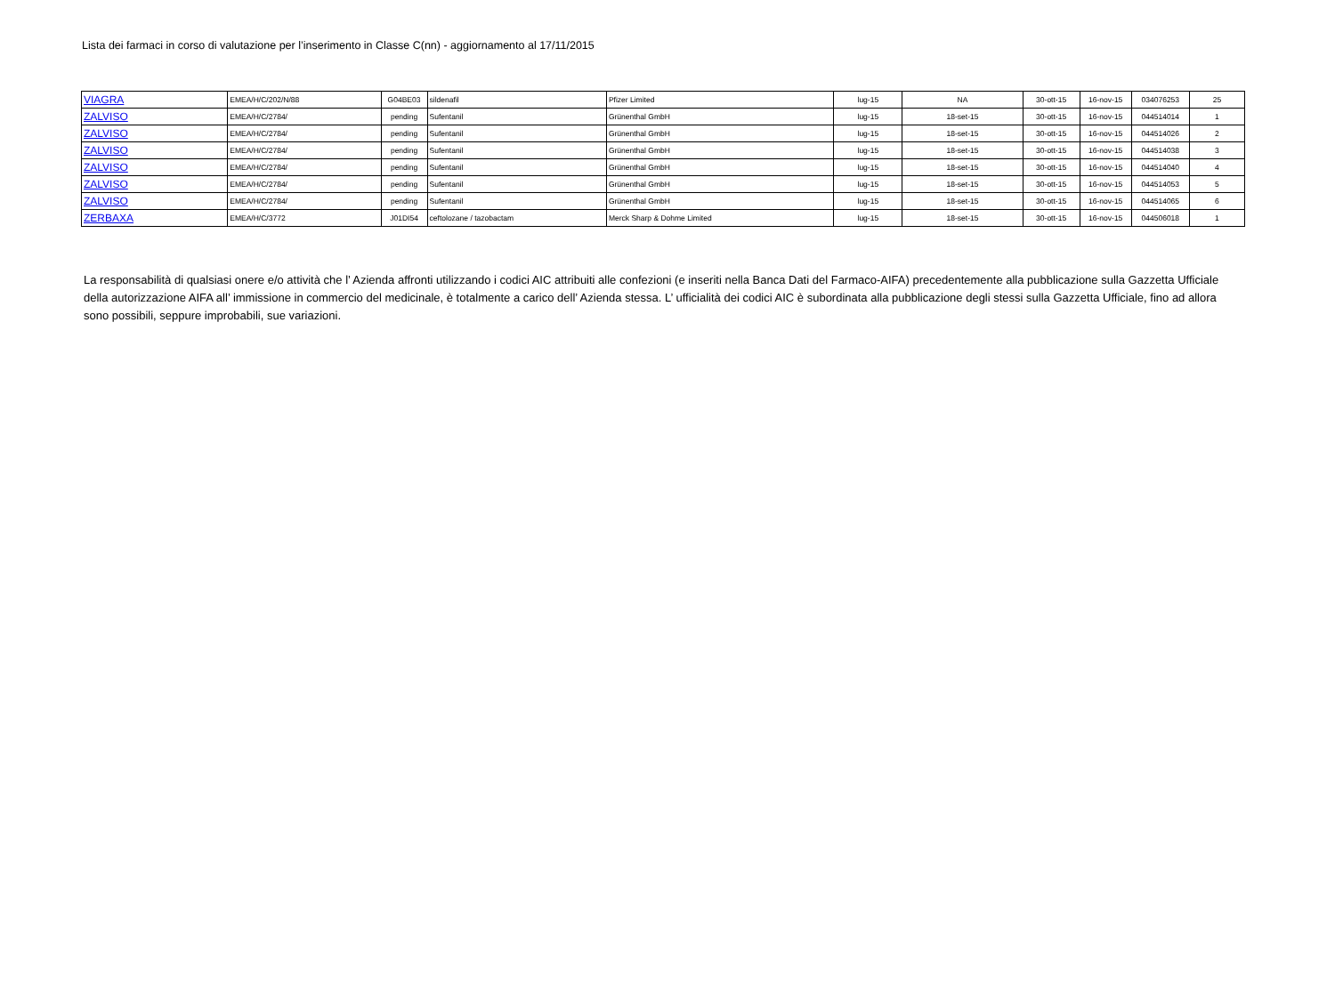Lista dei farmaci in corso di valutazione per l’inserimento in Classe C(nn) - aggiornamento al 17/11/2015
| VIAGRA | EMEA/H/C/202/N/88 | G04BE03 | sildenafil | Pfizer Limited | lug-15 | NA | 30-ott-15 | 16-nov-15 | 034076253 | 25 |
| ZALVISO | EMEA/H/C/2784/ | pending | Sufentanil | Grünenthal GmbH | lug-15 | 18-set-15 | 30-ott-15 | 16-nov-15 | 044514014 | 1 |
| ZALVISO | EMEA/H/C/2784/ | pending | Sufentanil | Grünenthal GmbH | lug-15 | 18-set-15 | 30-ott-15 | 16-nov-15 | 044514026 | 2 |
| ZALVISO | EMEA/H/C/2784/ | pending | Sufentanil | Grünenthal GmbH | lug-15 | 18-set-15 | 30-ott-15 | 16-nov-15 | 044514038 | 3 |
| ZALVISO | EMEA/H/C/2784/ | pending | Sufentanil | Grünenthal GmbH | lug-15 | 18-set-15 | 30-ott-15 | 16-nov-15 | 044514040 | 4 |
| ZALVISO | EMEA/H/C/2784/ | pending | Sufentanil | Grünenthal GmbH | lug-15 | 18-set-15 | 30-ott-15 | 16-nov-15 | 044514053 | 5 |
| ZALVISO | EMEA/H/C/2784/ | pending | Sufentanil | Grünenthal GmbH | lug-15 | 18-set-15 | 30-ott-15 | 16-nov-15 | 044514065 | 6 |
| ZERBAXA | EMEA/H/C/3772 | J01DI54 | ceftolozane / tazobactam | Merck Sharp & Dohme Limited | lug-15 | 18-set-15 | 30-ott-15 | 16-nov-15 | 044506018 | 1 |
La responsabilità di qualsiasi onere e/o attività che l’ Azienda affronti utilizzando i codici AIC attribuiti alle confezioni (e inseriti nella Banca Dati del Farmaco-AIFA) precedentemente alla pubblicazione sulla Gazzetta Ufficiale della autorizzazione AIFA all’ immissione in commercio del medicinale, è totalmente a carico dell’ Azienda stessa. L’ ufficialità dei codici AIC è subordinata alla pubblicazione degli stessi sulla Gazzetta Ufficiale, fino ad allora sono possibili, seppure improbabili, sue variazioni.